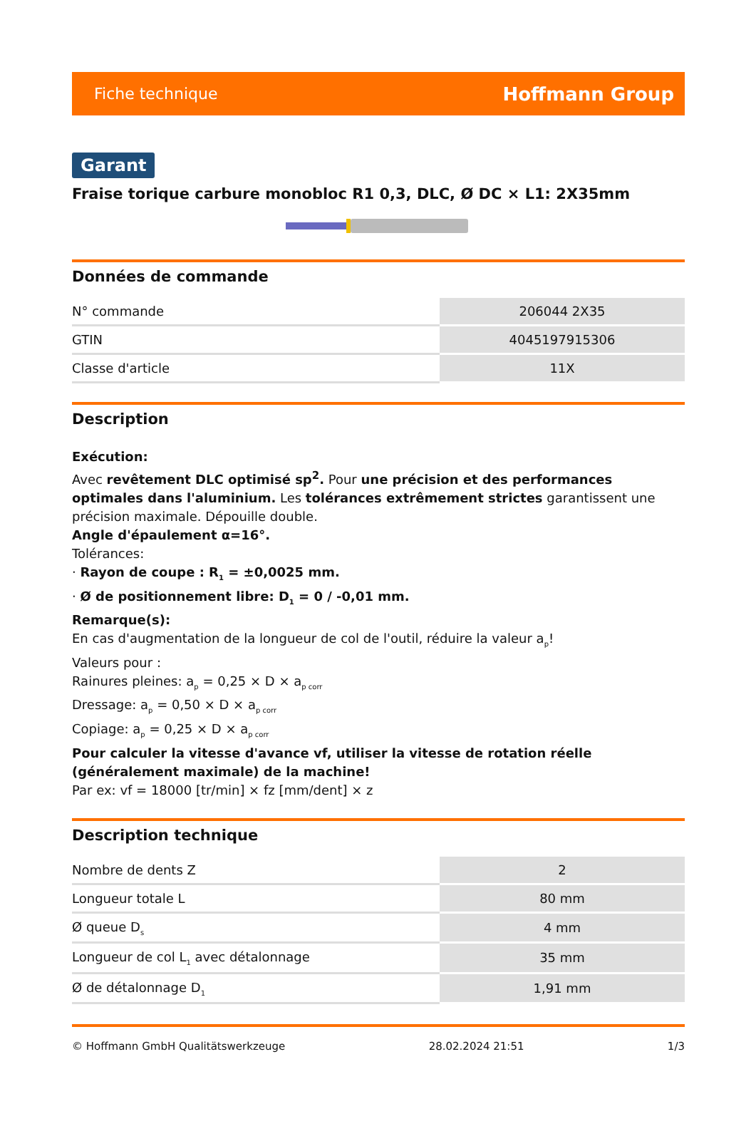Fiche technique Hoffmann Group
Garant
Fraise torique carbure monobloc R1 0,3, DLC, Ø DC × L1: 2X35mm
Données de commande
| N° commande | 206044 2X35 |
| GTIN | 4045197915306 |
| Classe d'article | 11X |
Description
Exécution:
Avec revêtement DLC optimisé sp<sup>2</sup>. Pour une précision et des performances optimales dans l'aluminium. Les tolérances extrêmement strictes garantissent une précision maximale. Dépouille double.
Angle d'épaulement α=16°.
Tolérances:
· Rayon de coupe : R<sub>1</sub> = ±0,0025 mm.
· Ø de positionnement libre: D<sub>1</sub> = 0 / -0,01 mm.
Remarque(s):
En cas d'augmentation de la longueur de col de l'outil, réduire la valeur a<sub>p</sub>!
Valeurs pour :
Rainures pleines: a<sub>p</sub> = 0,25 × D × a<sub>p corr</sub>
Dressage: a<sub>p</sub> = 0,50 × D × a<sub>p corr</sub>
Copiage: a<sub>p</sub> = 0,25 × D × a<sub>p corr</sub>
Pour calculer la vitesse d'avance vf, utiliser la vitesse de rotation réelle (généralement maximale) de la machine!
Par ex: vf = 18000 [tr/min] × fz [mm/dent] × z
Description technique
| Nombre de dents Z | 2 |
| Longueur totale L | 80 mm |
| Ø queue D<sub>s</sub> | 4 mm |
| Longueur de col L<sub>1</sub> avec détalonnage | 35 mm |
| Ø de détalonnage D<sub>1</sub> | 1,91 mm |
© Hoffmann GmbH Qualitätswerkzeuge 28.02.2024 21:51 1/3